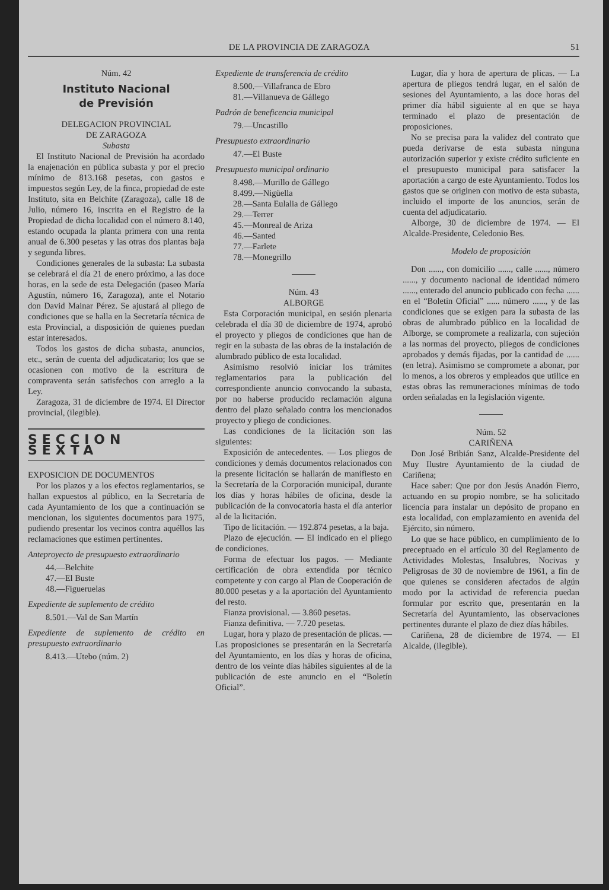DE LA PROVINCIA DE ZARAGOZA 51
Núm. 42
Instituto Nacional
de Previsión
DELEGACION PROVINCIAL
DE ZARAGOZA
Subasta
El Instituto Nacional de Previsión ha acordado la enajenación en pública subasta y por el precio mínimo de 813.168 pesetas, con gastos e impuestos según Ley, de la finca, propiedad de este Instituto, sita en Belchite (Zaragoza), calle 18 de Julio, número 16, inscrita en el Registro de la Propiedad de dicha localidad con el número 8.140, estando ocupada la planta primera con una renta anual de 6.300 pesetas y las otras dos plantas baja y segunda libres.
Condiciones generales de la subasta: La subasta se celebrará el día 21 de enero próximo, a las doce horas, en la sede de esta Delegación (paseo María Agustín, número 16, Zaragoza), ante el Notario don David Mainar Pérez. Se ajustará al pliego de condiciones que se halla en la Secretaría técnica de esta Provincial, a disposición de quienes puedan estar interesados.
Todos los gastos de dicha subasta, anuncios, etc., serán de cuenta del adjudicatario; los que se ocasionen con motivo de la escritura de compraventa serán satisfechos con arreglo a la Ley.
Zaragoza, 31 de diciembre de 1974. El Director provincial, (ilegible).
SECCION SEXTA
EXPOSICION DE DOCUMENTOS
Por los plazos y a los efectos reglamentarios, se hallan expuestos al público, en la Secretaría de cada Ayuntamiento de los que a continuación se mencionan, los siguientes documentos para 1975, pudiendo presentar los vecinos contra aquéllos las reclamaciones que estimen pertinentes.
Anteproyecto de presupuesto extraordinario
44.—Belchite
47.—El Buste
48.—Figueruelas
Expediente de suplemento de crédito
8.501.—Val de San Martín
Expediente de suplemento de crédito en presupuesto extraordinario
8.413.—Utebo (núm. 2)
Expediente de transferencia de crédito
8.500.—Villafranca de Ebro
81.—Villanueva de Gállego
Padrón de beneficencia municipal
79.—Uncastillo
Presupuesto extraordinario
47.—El Buste
Presupuesto municipal ordinario
8.498.—Murillo de Gállego
8.499.—Nigüella
28.—Santa Eulalia de Gállego
29.—Terrer
45.—Monreal de Ariza
46.—Santed
77.—Farlete
78.—Monegrillo
Núm. 43
ALBORGE
Esta Corporación municipal, en sesión plenaria celebrada el día 30 de diciembre de 1974, aprobó el proyecto y pliegos de condiciones que han de regir en la subasta de las obras de la instalación de alumbrado público de esta localidad.
Asimismo resolvió iniciar los trámites reglamentarios para la publicación del correspondiente anuncio convocando la subasta, por no haberse producido reclamación alguna dentro del plazo señalado contra los mencionados proyecto y pliego de condiciones.
Las condiciones de la licitación son las siguientes:
Exposición de antecedentes. — Los pliegos de condiciones y demás documentos relacionados con la presente licitación se hallarán de manifiesto en la Secretaría de la Corporación municipal, durante los días y horas hábiles de oficina, desde la publicación de la convocatoria hasta el día anterior al de la licitación.
Tipo de licitación. — 192.874 pesetas, a la baja.
Plazo de ejecución. — El indicado en el pliego de condiciones.
Forma de efectuar los pagos. — Mediante certificación de obra extendida por técnico competente y con cargo al Plan de Cooperación de 80.000 pesetas y a la aportación del Ayuntamiento del resto.
Fianza provisional. — 3.860 pesetas.
Fianza definitiva. — 7.720 pesetas.
Lugar, hora y plazo de presentación de plicas. — Las proposiciones se presentarán en la Secretaría del Ayuntamiento, en los días y horas de oficina, dentro de los veinte días hábiles siguientes al de la publicación de este anuncio en el “Boletín Oficial”.
Lugar, día y hora de apertura de plicas. — La apertura de pliegos tendrá lugar, en el salón de sesiones del Ayuntamiento, a las doce horas del primer día hábil siguiente al en que se haya terminado el plazo de presentación de proposiciones.
No se precisa para la validez del contrato que pueda derivarse de esta subasta ninguna autorización superior y existe crédito suficiente en el presupuesto municipal para satisfacer la aportación a cargo de este Ayuntamiento. Todos los gastos que se originen con motivo de esta subasta, incluido el importe de los anuncios, serán de cuenta del adjudicatario.
Alborge, 30 de diciembre de 1974. — El Alcalde-Presidente, Celedonio Bes.
Modelo de proposición
Don ......, con domicilio ......, calle ......, número ......, y documento nacional de identidad número ......, enterado del anuncio publicado con fecha ...... en el “Boletín Oficial” ...... número ......, y de las condiciones que se exigen para la subasta de las obras de alumbrado público en la localidad de Alborge, se compromete a realizarla, con sujeción a las normas del proyecto, pliegos de condiciones aprobados y demás fijadas, por la cantidad de ...... (en letra). Asimismo se compromete a abonar, por lo menos, a los obreros y empleados que utilice en estas obras las remuneraciones mínimas de todo orden señaladas en la legislación vigente.
Núm. 52
CARIÑENA
Don José Bribián Sanz, Alcalde-Presidente del Muy Ilustre Ayuntamiento de la ciudad de Cariñena;
Hace saber: Que por don Jesús Anadón Fierro, actuando en su propio nombre, se ha solicitado licencia para instalar un depósito de propano en esta localidad, con emplazamiento en avenida del Ejército, sin número.
Lo que se hace público, en cumplimiento de lo preceptuado en el artículo 30 del Reglamento de Actividades Molestas, Insalubres, Nocivas y Peligrosas de 30 de noviembre de 1961, a fin de que quienes se consideren afectados de algún modo por la actividad de referencia puedan formular por escrito que, presentarán en la Secretaría del Ayuntamiento, las observaciones pertinentes durante el plazo de diez días hábiles.
Cariñena, 28 de diciembre de 1974. — El Alcalde, (ilegible).